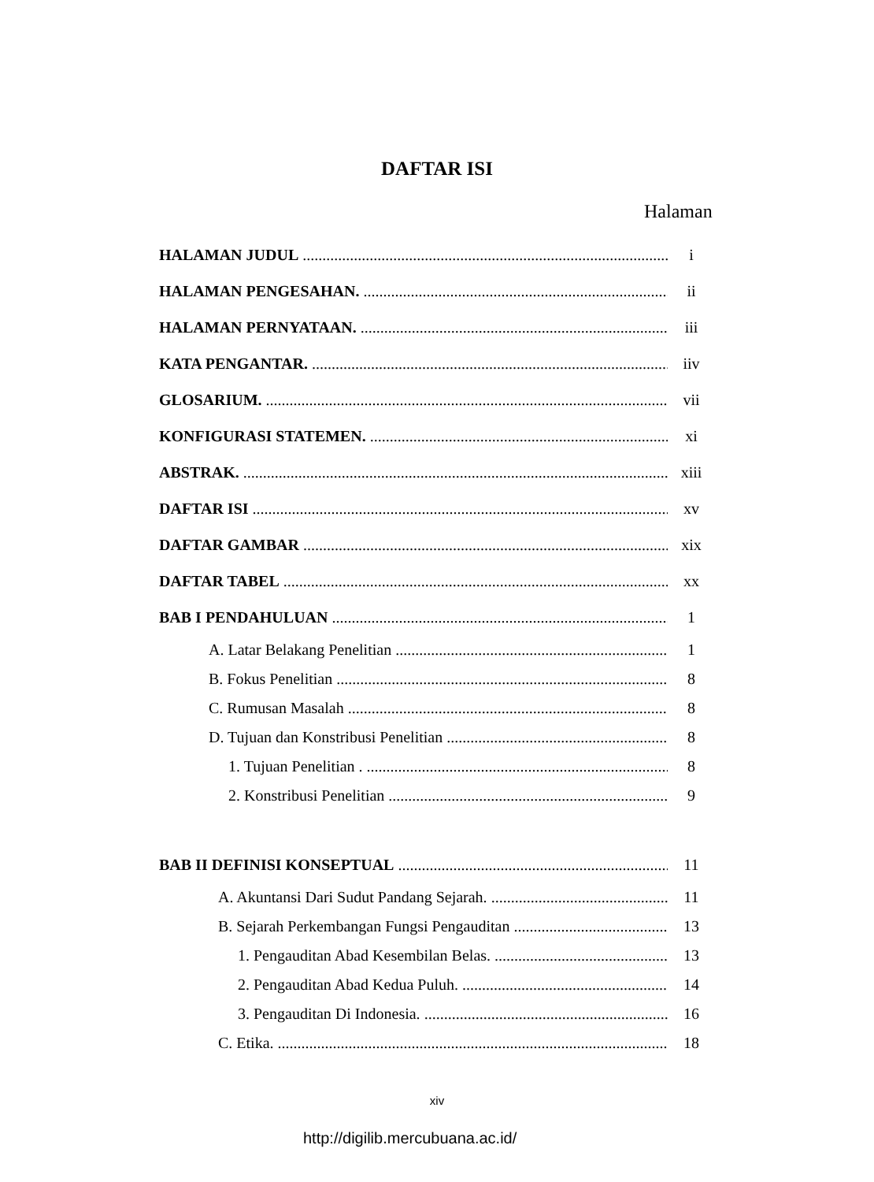DAFTAR ISI
Halaman
HALAMAN JUDUL i
HALAMAN PENGESAHAN. ii
HALAMAN PERNYATAAN. iii
KATA PENGANTAR. iiv
GLOSARIUM. vii
KONFIGURASI STATEMEN. xi
ABSTRAK. xiii
DAFTAR ISI xv
DAFTAR GAMBAR xix
DAFTAR TABEL xx
BAB I PENDAHULUAN 1
A. Latar Belakang Penelitian 1
B. Fokus Penelitian 8
C. Rumusan Masalah 8
D. Tujuan dan Konstribusi Penelitian 8
1. Tujuan Penelitian . 8
2. Konstribusi Penelitian 9
BAB II DEFINISI KONSEPTUAL 11
A. Akuntansi Dari Sudut Pandang Sejarah. 11
B. Sejarah Perkembangan Fungsi Pengauditan 13
1. Pengauditan Abad Kesembilan Belas. 13
2. Pengauditan Abad Kedua Puluh. 14
3. Pengauditan Di Indonesia. 16
C. Etika. 18
xiv
http://digilib.mercubuana.ac.id/